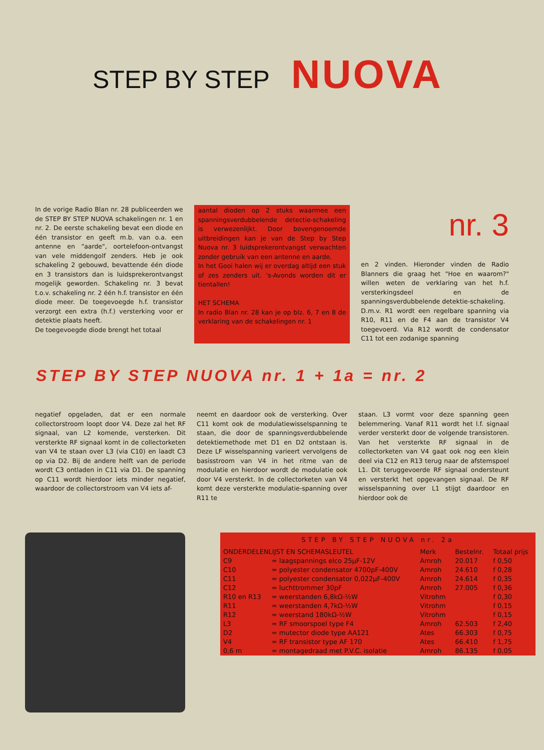STEP BY STEP NUOVA
In de vorige Radio Blan nr. 28 publiceerden we de STEP BY STEP NUOVA schakelingen nr. 1 en nr. 2. De eerste schakeling bevat een diode en één transistor en geeft m.b. van o.a. een antenne en "aarde", oortelefoon-ontvangst van vele middengolf zenders. Heb je ook schakeling 2 gebouwd, bevattende één diode en 3 transistors dan is luidsprekerontvangst mogelijk geworden. Schakeling nr. 3 bevat t.o.v. schakeling nr. 2 één h.f. transistor en één diode meer. De toegevoegde h.f. transistor verzorgt een extra (h.f.) versterking voor er detektie plaats heeft.
De toegevoegde diode brengt het totaal
aantal dioden op 2 stuks waarmee een spanningsverdubbelende detectie-schakeling is verwezenlijkt. Door bovengenoemde uitbreidingen kan je van de Step by Step Nuova nr. 3 luidsprekerontvangst verwachten zonder gebruik van een antenne en aarde.
In het Gooi halen wij er overdag altijd een stuk of zes zenders uit. 's-Avonds worden dit er tientallen!
HET SCHEMA
In radio Blan nr. 28 kan je op blz. 6, 7 en 8 de verklaring van de schakelingen nr. 1
nr. 3
en 2 vinden. Hieronder vinden de Radio Blanners die graag het "Hoe en waarom?" willen weten de verklaring van het h.f. versterkingsdeel en de spanningsverdubbelende detektie-schakeling.
D.m.v. R1 wordt een regelbare spanning via R10, R11 en de F4 aan de transistor V4 toegevoerd. Via R12 wordt de condensator C11 tot een zodanige spanning
STEP BY STEP NUOVA nr. 1 + 1a = nr. 2
negatief opgeladen, dat er een normale collectorstroom loopt door V4. Deze zal het RF signaal, van L2 komende, versterken. Dit versterkte RF signaal komt in de collectorketen van V4 te staan over L3 (via C10) en laadt C3 op via D2. Bij de andere helft van de periode wordt C3 ontladen in C11 via D1. De spanning op C11 wordt hierdoor iets minder negatief, waardoor de collectorstroom van V4 iets af-
neemt en daardoor ook de versterking. Over C11 komt ook de modulatiewisselspanning te staan, die door de spanningsverdubbelende detektiemethode met D1 en D2 ontstaan is. Deze LF wisselspanning varieert vervolgens de basisstroom van V4 in het ritme van de modulatie en hierdoor wordt de modulatie ook door V4 versterkt. In de collectorketen van V4 komt deze versterkte modulatie-spanning over R11 te
staan. L3 vormt voor deze spanning geen belemmering. Vanaf R11 wordt het l.f. signaal verder versterkt door de volgende transistoren. Van het versterkte RF signaal in de collectorketen van V4 gaat ook nog een klein deel via C12 en R13 terug naar de afstemspoel L1. Dit teruggevoerde RF signaal ondersteunt en versterkt het opgevangen signaal. De RF wisselspanning over L1 stijgt daardoor en hierdoor ook de
| STEP BY STEP NUOVA nr. 2a | | | | |
| ONDERDELENLIJST EN SCHEMASLEUTEL | | Merk | Bestelnr. | Totaal prijs |
| C9 | = laagspannings elco 25µF-12V | Amroh | 20.017 | f 0,50 |
| C10 | = polyester condensator 4700pF-400V | Amroh | 24.610 | f 0,28 |
| C11 | = polyester condensator 0,022µF-400V | Amroh | 24.614 | f 0,35 |
| C12 | = luchttrommer 30pF | Amroh | 27.005 | f 0,36 |
| R10 en R13 | = weerstanden 6,8kΩ-½W | Vitrohm | | f 0,30 |
| R11 | = weerstanden 4,7kΩ-½W | Vitrohm | | f 0,15 |
| R12 | = weerstand 180kΩ-½W | Vitrohm | | f 0,15 |
| L3 | = RF smoorspoel type F4 | Amroh | 62.503 | f 2,40 |
| D2 | = mutector diode type AA121 | Ates | 66.303 | f 0,75 |
| V4 | = RF transistor type AF 170 | Ates | 66.410 | f 1,75 |
| 0,6 m | = montagedraad met P.V.C. isolatie | Amroh | 86.135 | f 0,05 |